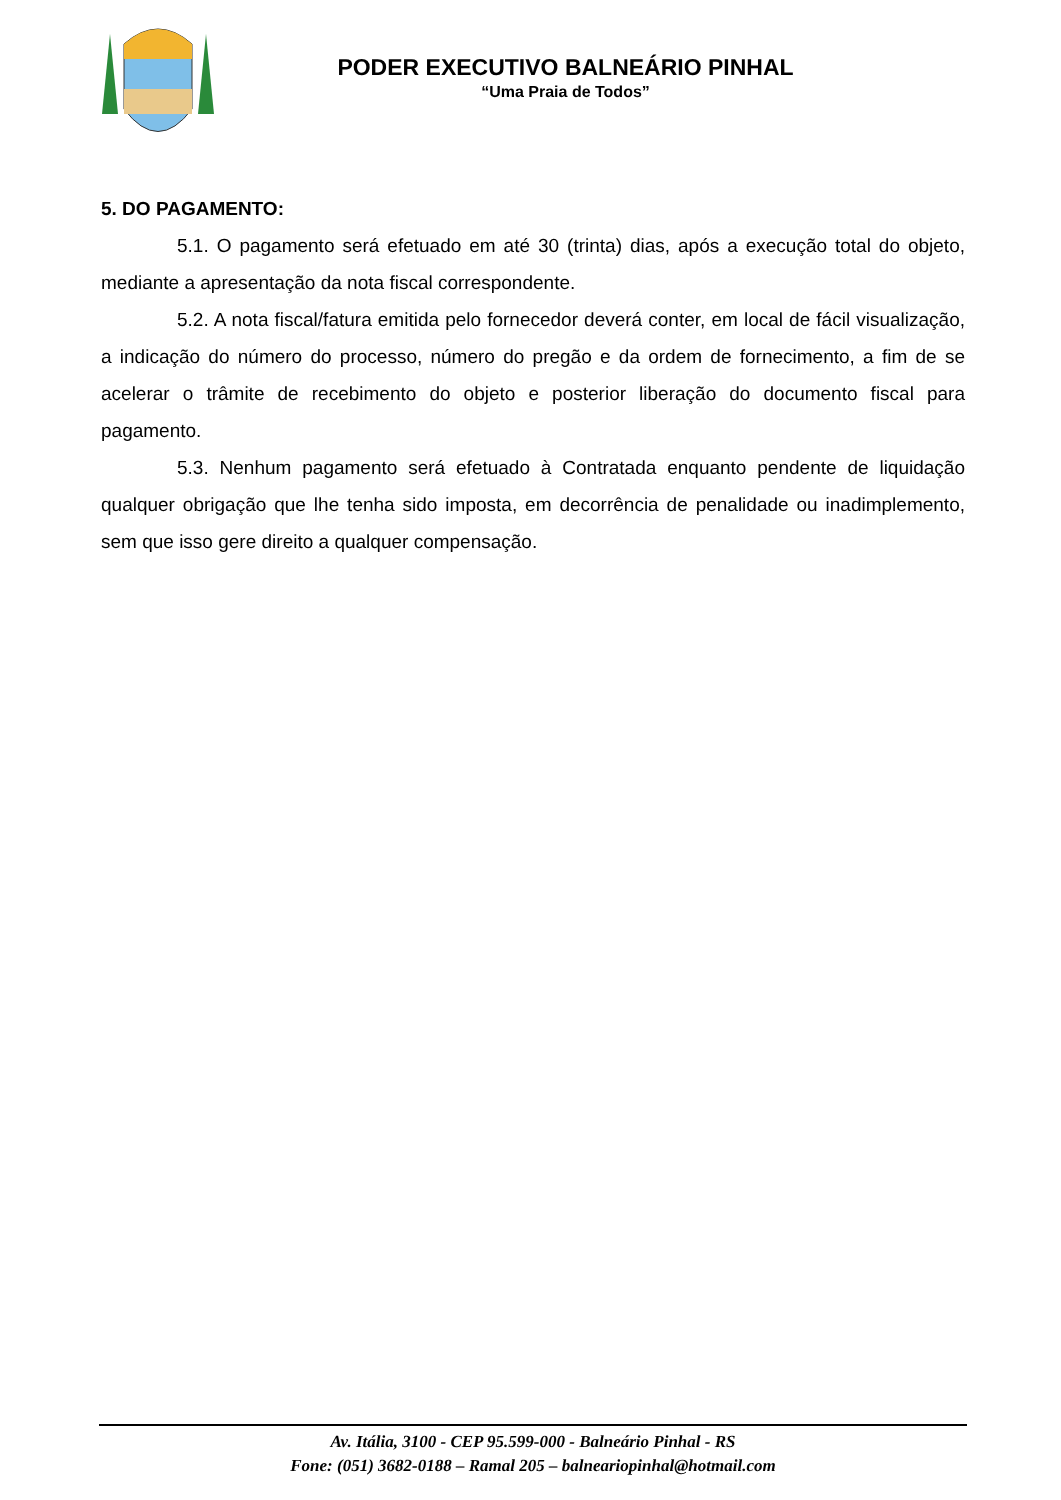PODER EXECUTIVO BALNEÁRIO PINHAL
“Uma Praia de Todos”
5. DO PAGAMENTO:
5.1. O pagamento será efetuado em até 30 (trinta) dias, após a execução total do objeto, mediante a apresentação da nota fiscal correspondente.
5.2. A nota fiscal/fatura emitida pelo fornecedor deverá conter, em local de fácil visualização, a indicação do número do processo, número do pregão e da ordem de fornecimento, a fim de se acelerar o trâmite de recebimento do objeto e posterior liberação do documento fiscal para pagamento.
5.3. Nenhum pagamento será efetuado à Contratada enquanto pendente de liquidação qualquer obrigação que lhe tenha sido imposta, em decorrência de penalidade ou inadimplemento, sem que isso gere direito a qualquer compensação.
Av. Itália, 3100 - CEP 95.599-000 - Balneário Pinhal - RS
Fone: (051) 3682-0188 – Ramal 205 – balneariopinhal@hotmail.com